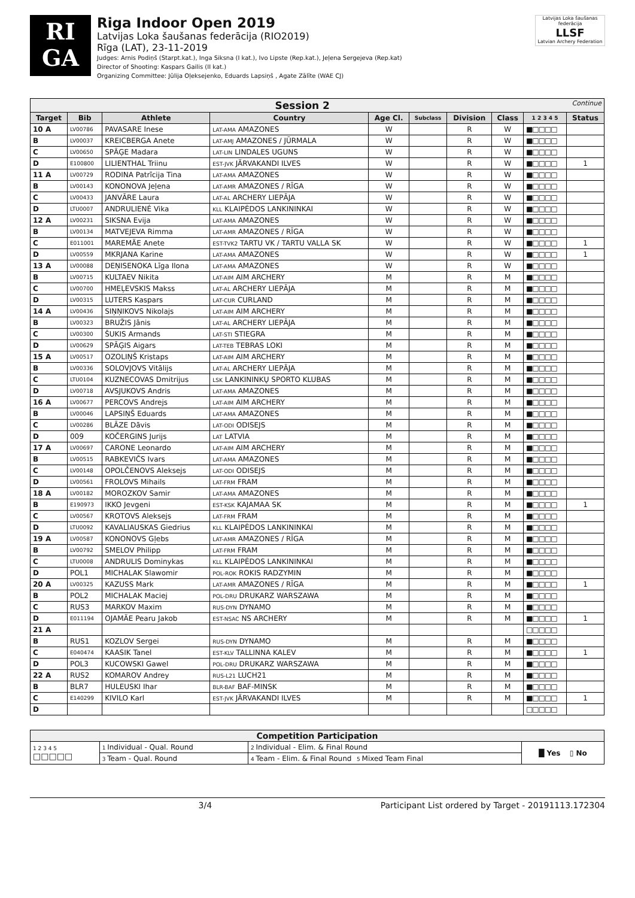RI
GA
Riga Indoor Open 2019
Latvijas Loka šaušanas federācija (RIO2019)
Rīga (LAT), 23-11-2019
Judges: Arnis Podiņš (Starpt.kat.), Inga Siksna (I kat.), Ivo Lipste (Rep.kat.), Jeļena Sergejeva (Rep.kat)
Director of Shooting: Kaspars Gailis (II kat.)
Organizing Committee: Jūlija Oļeksejenko, Eduards Lapsiņš , Agate Zālīte (WAE CJ)
Latvijas Loka šaušanas federācija
LLSF
Latvian Archery Federation
| Session 2 Continue | | | | | | | | | |
| --- | --- | --- | --- | --- | --- | --- | --- | --- | --- |
| Target | Bib | Athlete | Country | Age Cl. | Subclass | Division | Class | 1 2 3 4 5 | Status |
| 10 A | LV00786 | PAVASARE Inese | LAT-AMA AMAZONES | W | | R | W | ■□□□□ | |
| B | LV00037 | KREICBERGA Anete | LAT-AMJ AMAZONES / JŪRMALA | W | | R | W | ■□□□□ | |
| C | LV00650 | SPĀĢE Madara | LAT-LIN LINDALES UGUNS | W | | R | W | ■□□□□ | |
| D | E100800 | LILIENTHAL Triinu | EST-JVK JÄRVAKANDI ILVES | W | | R | W | ■□□□□ | 1 |
| 11 A | LV00729 | RODINA Patrīcija Tina | LAT-AMA AMAZONES | W | | R | W | ■□□□□ | |
| B | LV00143 | KONONOVA Jeļena | LAT-AMR AMAZONES / RĪGA | W | | R | W | ■□□□□ | |
| C | LV00433 | JANVĀRE Laura | LAT-AL ARCHERY LIEPĀJA | W | | R | W | ■□□□□ | |
| D | LTU0007 | ANDRULIENĖ Vika | KLL KLAIPĖDOS LANKININKAI | W | | R | W | ■□□□□ | |
| 12 A | LV00231 | SIKSNA Evija | LAT-AMA AMAZONES | W | | R | W | ■□□□□ | |
| B | LV00134 | MATVEJEVA Rimma | LAT-AMR AMAZONES / RĪGA | W | | R | W | ■□□□□ | |
| C | E011001 | MAREMÄE Anete | EST-TVK2 TARTU VK / TARTU VALLA SK | W | | R | W | ■□□□□ | 1 |
| D | LV00559 | MKRJANA Karine | LAT-AMA AMAZONES | W | | R | W | ■□□□□ | 1 |
| 13 A | LV00088 | DEŅISENOKA Līga Ilona | LAT-AMA AMAZONES | W | | R | W | ■□□□□ | |
| B | LV00715 | KULTAEV Nikita | LAT-AIM AIM ARCHERY | M | | R | M | ■□□□□ | |
| C | LV00700 | HMEĻEVSKIS Makss | LAT-AL ARCHERY LIEPĀJA | M | | R | M | ■□□□□ | |
| D | LV00315 | LUTERS Kaspars | LAT-CUR CURLAND | M | | R | M | ■□□□□ | |
| 14 A | LV00436 | SIŅŅIKOVS Nikolajs | LAT-AIM AIM ARCHERY | M | | R | M | ■□□□□ | |
| B | LV00323 | BRUŽIS Jānis | LAT-AL ARCHERY LIEPĀJA | M | | R | M | ■□□□□ | |
| C | LV00300 | ŠUKIS Armands | LAT-STI STIEGRA | M | | R | M | ■□□□□ | |
| D | LV00629 | SPĀĢIS Aigars | LAT-TEB TEBRAS LOKI | M | | R | M | ■□□□□ | |
| 15 A | LV00517 | OZOLIŅŠ Kristaps | LAT-AIM AIM ARCHERY | M | | R | M | ■□□□□ | |
| B | LV00336 | SOLOVJOVS Vitālijs | LAT-AL ARCHERY LIEPĀJA | M | | R | M | ■□□□□ | |
| C | LTU0104 | KUZNECOVAS Dmitrijus | LSK LANKININKŲ SPORTO KLUBAS | M | | R | M | ■□□□□ | |
| D | LV00718 | AVSJUKOVS Andris | LAT-AMA AMAZONES | M | | R | M | ■□□□□ | |
| 16 A | LV00677 | PERCOVS Andrejs | LAT-AIM AIM ARCHERY | M | | R | M | ■□□□□ | |
| B | LV00046 | LAPSIŅŠ Eduards | LAT-AMA AMAZONES | M | | R | M | ■□□□□ | |
| C | LV00286 | BLĀZE Dāvis | LAT-ODI ODISEJS | M | | R | M | ■□□□□ | |
| D | 009 | KOČERGINS Jurijs | LAT LATVIA | M | | R | M | ■□□□□ | |
| 17 A | LV00697 | CARONE Leonardo | LAT-AIM AIM ARCHERY | M | | R | M | ■□□□□ | |
| B | LV00515 | RABKEVIČS Ivars | LAT-AMA AMAZONES | M | | R | M | ■□□□□ | |
| C | LV00148 | OPOLČENOVS Aleksejs | LAT-ODI ODISEJS | M | | R | M | ■□□□□ | |
| D | LV00561 | FROLOVS Mihails | LAT-FRM FRAM | M | | R | M | ■□□□□ | |
| 18 A | LV00182 | MOROZKOV Samir | LAT-AMA AMAZONES | M | | R | M | ■□□□□ | |
| B | E190973 | IKKO Jevgeni | EST-KSK KAJAMAA SK | M | | R | M | ■□□□□ | 1 |
| C | LV00567 | KROTOVS Aleksejs | LAT-FRM FRAM | M | | R | M | ■□□□□ | |
| D | LTU0092 | KAVALIAUSKAS Giedrius | KLL KLAIPĖDOS LANKININKAI | M | | R | M | ■□□□□ | |
| 19 A | LV00587 | KONONOVS Gļebs | LAT-AMR AMAZONES / RĪGA | M | | R | M | ■□□□□ | |
| B | LV00792 | SMELOV Philipp | LAT-FRM FRAM | M | | R | M | ■□□□□ | |
| C | LTU0008 | ANDRULIS Dominykas | KLL KLAIPĖDOS LANKININKAI | M | | R | M | ■□□□□ | |
| D | POL1 | MICHALAK Slawomir | POL-ROK ROKIS RADZYMIN | M | | R | M | ■□□□□ | |
| 20 A | LV00325 | KAZUSS Mark | LAT-AMR AMAZONES / RĪGA | M | | R | M | ■□□□□ | 1 |
| B | POL2 | MICHALAK Maciej | POL-DRU DRUKARZ WARSZAWA | M | | R | M | ■□□□□ | |
| C | RUS3 | MARKOV Maxim | RUS-DYN DYNAMO | M | | R | M | ■□□□□ | |
| D | E011194 | OJAMÄE Pearu Jakob | EST-NSAC NS ARCHERY | M | | R | M | ■□□□□ | 1 |
| 21 A | | | | | | | | □□□□□ | |
| B | RUS1 | KOZLOV Sergei | RUS-DYN DYNAMO | M | | R | M | ■□□□□ | |
| C | E040474 | KAASIK Tanel | EST-KLV TALLINNA KALEV | M | | R | M | ■□□□□ | 1 |
| D | POL3 | KUCOWSKI Gawel | POL-DRU DRUKARZ WARSZAWA | M | | R | M | ■□□□□ | |
| 22 A | RUS2 | KOMAROV Andrey | RUS-L21 LUCH21 | M | | R | M | ■□□□□ | |
| B | BLR7 | HULEUSKI Ihar | BLR-BAF BAF-MINSK | M | | R | M | ■□□□□ | |
| C | E140299 | KIVILO Karl | EST-JVK JÄRVAKANDI ILVES | M | | R | M | ■□□□□ | 1 |
| D | | | | | | | | □□□□□ | |
| Competition Participation | | | |
| --- | --- | --- | --- |
| 1 2 3 4 5 □□□□□ | 1 Individual - Qual. Round | 2 Individual - Elim. & Final Round | █ Yes ▯ No |
| | 3 Team - Qual. Round | 4 Team - Elim. & Final Round 5 Mixed Team Final | |
3/4 Participant List ordered by Target - 20191113.172304